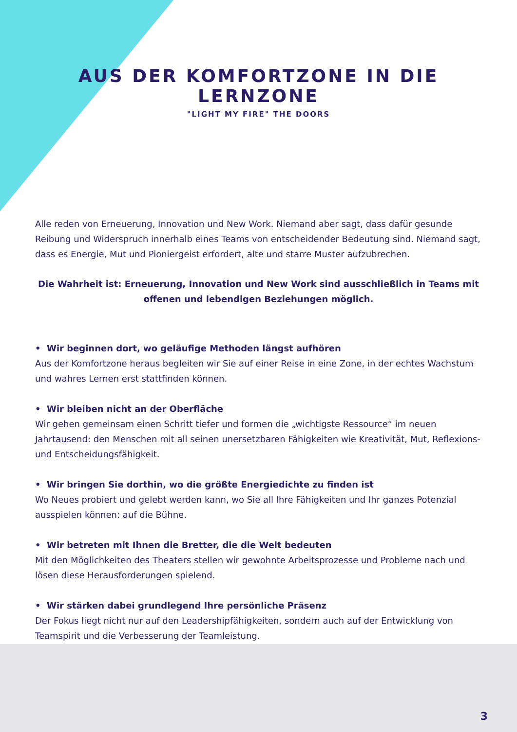AUS DER KOMFORTZONE IN DIE LERNZONE
"LIGHT MY FIRE" THE DOORS
Alle reden von Erneuerung, Innovation und New Work. Niemand aber sagt, dass dafür gesunde Reibung und Widerspruch innerhalb eines Teams von entscheidender Bedeutung sind. Niemand sagt, dass es Energie, Mut und Pioniergeist erfordert, alte und starre Muster aufzubrechen.
Die Wahrheit ist: Erneuerung, Innovation und New Work sind ausschließlich in Teams mit offenen und lebendigen Beziehungen möglich.
• Wir beginnen dort, wo geläufige Methoden längst aufhören
Aus der Komfortzone heraus begleiten wir Sie auf einer Reise in eine Zone, in der echtes Wachstum und wahres Lernen erst stattfinden können.
• Wir bleiben nicht an der Oberfläche
Wir gehen gemeinsam einen Schritt tiefer und formen die „wichtigste Ressource“ im neuen Jahrtausend: den Menschen mit all seinen unersetzbaren Fähigkeiten wie Kreativität, Mut, Reflexions- und Entscheidungsfähigkeit.
• Wir bringen Sie dorthin, wo die größte Energiedichte zu finden ist
Wo Neues probiert und gelebt werden kann, wo Sie all Ihre Fähigkeiten und Ihr ganzes Potenzial ausspielen können: auf die Bühne.
• Wir betreten mit Ihnen die Bretter, die die Welt bedeuten
Mit den Möglichkeiten des Theaters stellen wir gewohnte Arbeitsprozesse und Probleme nach und lösen diese Herausforderungen spielend.
• Wir stärken dabei grundlegend Ihre persönliche Präsenz
Der Fokus liegt nicht nur auf den Leadershipfähigkeiten, sondern auch auf der Entwicklung von Teamspirit und die Verbesserung der Teamleistung.
3